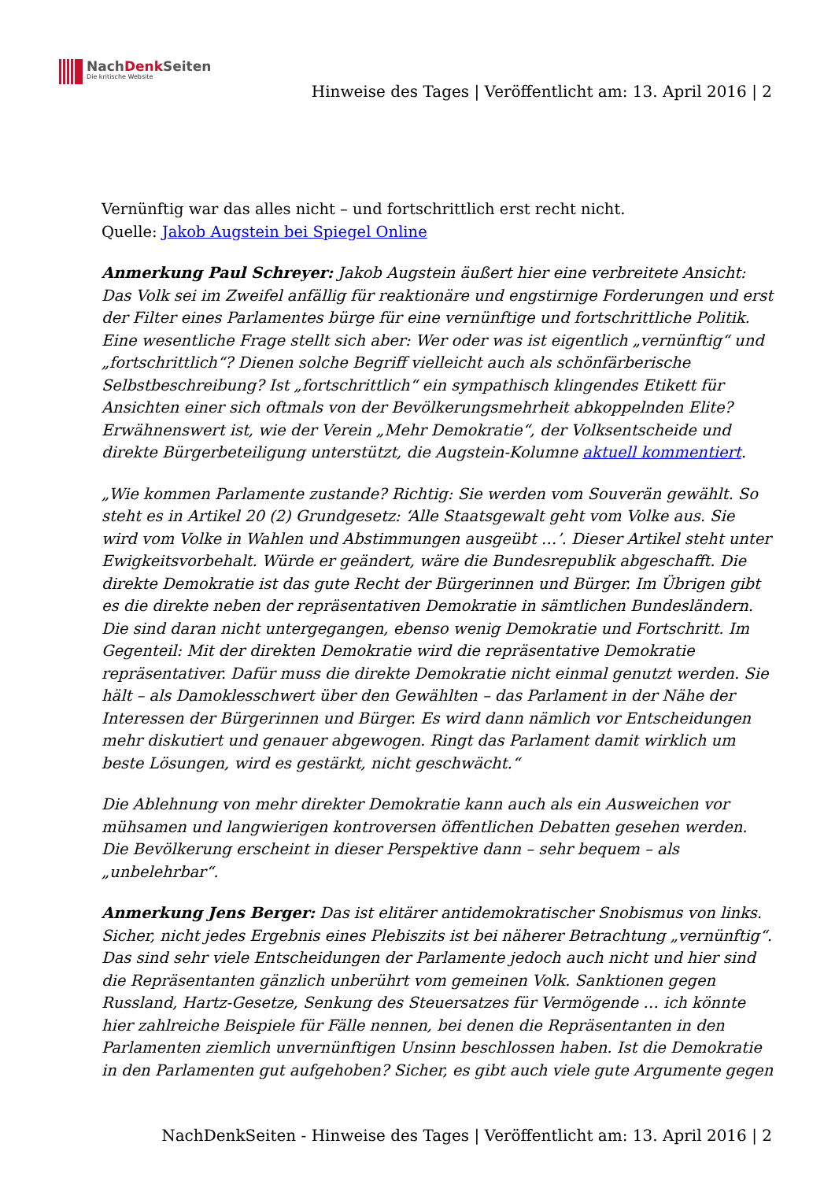NachDenk Seiten
Die kritische Website
Hinweise des Tages | Veröffentlicht am: 13. April 2016 | 2
Vernünftig war das alles nicht – und fortschrittlich erst recht nicht.
Quelle: Jakob Augstein bei Spiegel Online
Anmerkung Paul Schreyer: Jakob Augstein äußert hier eine verbreitete Ansicht: Das Volk sei im Zweifel anfällig für reaktionäre und engstirnige Forderungen und erst der Filter eines Parlamentes bürge für eine vernünftige und fortschrittliche Politik. Eine wesentliche Frage stellt sich aber: Wer oder was ist eigentlich „vernünftig“ und „fortschrittlich“? Dienen solche Begriff vielleicht auch als schönfärberische Selbstbeschreibung? Ist „fortschrittlich“ ein sympathisch klingendes Etikett für Ansichten einer sich oftmals von der Bevölkerungsmehrheit abkoppelnden Elite? Erwähnenswert ist, wie der Verein „Mehr Demokratie“, der Volksentscheide und direkte Bürgerbeteiligung unterstützt, die Augstein-Kolumne aktuell kommentiert.
„Wie kommen Parlamente zustande? Richtig: Sie werden vom Souverän gewählt. So steht es in Artikel 20 (2) Grundgesetz: ‘Alle Staatsgewalt geht vom Volke aus. Sie wird vom Volke in Wahlen und Abstimmungen ausgeübt …’. Dieser Artikel steht unter Ewigkeitsvorbehalt. Würde er geändert, wäre die Bundesrepublik abgeschafft. Die direkte Demokratie ist das gute Recht der Bürgerinnen und Bürger. Im Übrigen gibt es die direkte neben der repräsentativen Demokratie in sämtlichen Bundesländern. Die sind daran nicht untergegangen, ebenso wenig Demokratie und Fortschritt. Im Gegenteil: Mit der direkten Demokratie wird die repräsentative Demokratie repräsentativer. Dafür muss die direkte Demokratie nicht einmal genutzt werden. Sie hält – als Damoklesschwert über den Gewählten – das Parlament in der Nähe der Interessen der Bürgerinnen und Bürger. Es wird dann nämlich vor Entscheidungen mehr diskutiert und genauer abgewogen. Ringt das Parlament damit wirklich um beste Lösungen, wird es gestärkt, nicht geschwächt.“
Die Ablehnung von mehr direkter Demokratie kann auch als ein Ausweichen vor mühsamen und langwierigen kontroversen öffentlichen Debatten gesehen werden. Die Bevölkerung erscheint in dieser Perspektive dann – sehr bequem – als „unbelehrbar“.
Anmerkung Jens Berger: Das ist elitärer antidemokratischer Snobismus von links. Sicher, nicht jedes Ergebnis eines Plebiszits ist bei näherer Betrachtung „vernünftig“. Das sind sehr viele Entscheidungen der Parlamente jedoch auch nicht und hier sind die Repräsentanten gänzlich unberührt vom gemeinen Volk. Sanktionen gegen Russland, Hartz-Gesetze, Senkung des Steuersatzes für Vermögende … ich könnte hier zahlreiche Beispiele für Fälle nennen, bei denen die Repräsentanten in den Parlamenten ziemlich unvernünftigen Unsinn beschlossen haben. Ist die Demokratie in den Parlamenten gut aufgehoben? Sicher, es gibt auch viele gute Argumente gegen
NachDenkSeiten - Hinweise des Tages | Veröffentlicht am: 13. April 2016 | 2